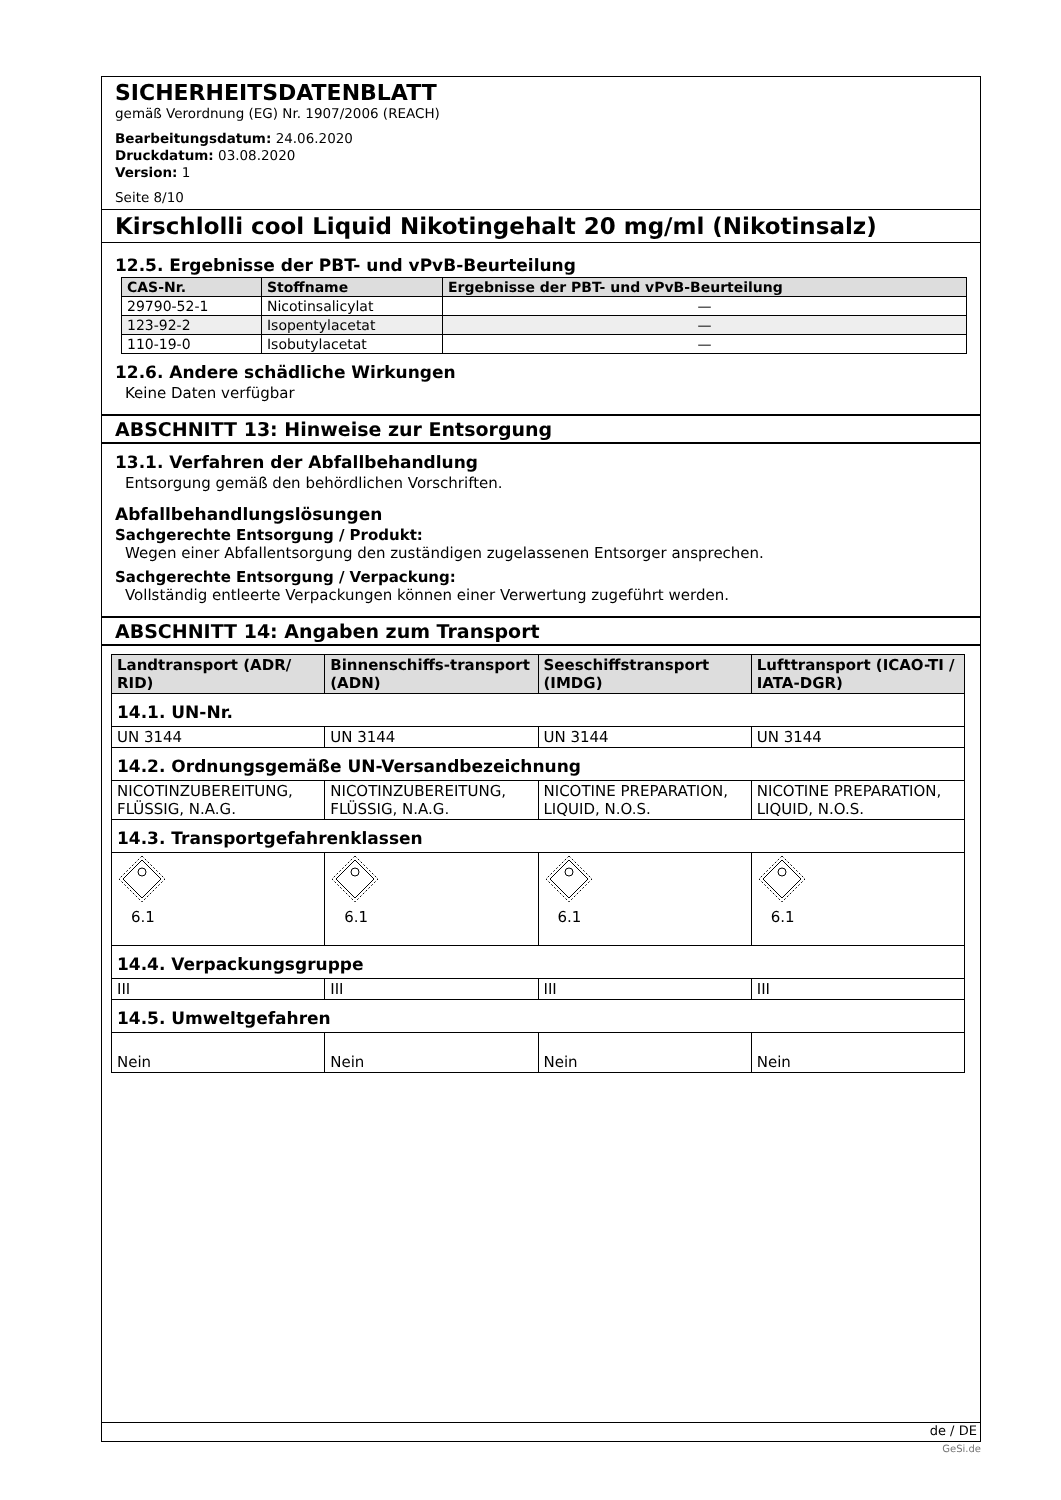SICHERHEITSDATENBLATT
gemäß Verordnung (EG) Nr. 1907/2006 (REACH)
Bearbeitungsdatum: 24.06.2020
Druckdatum: 03.08.2020
Version: 1
Seite 8/10
Kirschlolli cool Liquid Nikotingehalt 20 mg/ml (Nikotinsalz)
12.5. Ergebnisse der PBT- und vPvB-Beurteilung
| CAS-Nr. | Stoffname | Ergebnisse der PBT- und vPvB-Beurteilung |
| --- | --- | --- |
| 29790-52-1 | Nicotinsalicylat | — |
| 123-92-2 | Isopentylacetat | — |
| 110-19-0 | Isobutylacetat | — |
12.6. Andere schädliche Wirkungen
Keine Daten verfügbar
ABSCHNITT 13: Hinweise zur Entsorgung
13.1. Verfahren der Abfallbehandlung
Entsorgung gemäß den behördlichen Vorschriften.
Abfallbehandlungslösungen
Sachgerechte Entsorgung / Produkt:
Wegen einer Abfallentsorgung den zuständigen zugelassenen Entsorger ansprechen.
Sachgerechte Entsorgung / Verpackung:
Vollständig entleerte Verpackungen können einer Verwertung zugeführt werden.
ABSCHNITT 14: Angaben zum Transport
| Landtransport (ADR/ RID) | Binnenschiffs-transport (ADN) | Seeschiffstransport (IMDG) | Lufttransport (ICAO-TI / IATA-DGR) |
| --- | --- | --- | --- |
| 14.1. UN-Nr. | | | |
| UN 3144 | UN 3144 | UN 3144 | UN 3144 |
| 14.2. Ordnungsgemäße UN-Versandbezeichnung | | | |
| NICOTINZUBEREITUNG, FLÜSSIG, N.A.G. | NICOTINZUBEREITUNG, FLÜSSIG, N.A.G. | NICOTINE PREPARATION, LIQUID, N.O.S. | NICOTINE PREPARATION, LIQUID, N.O.S. |
| 14.3. Transportgefahrenklassen | | | |
| 6.1 | 6.1 | 6.1 | 6.1 |
| 14.4. Verpackungsgruppe | | | |
| III | III | III | III |
| 14.5. Umweltgefahren | | | |
| Nein | Nein | Nein | Nein |
de / DE
GeSi.de